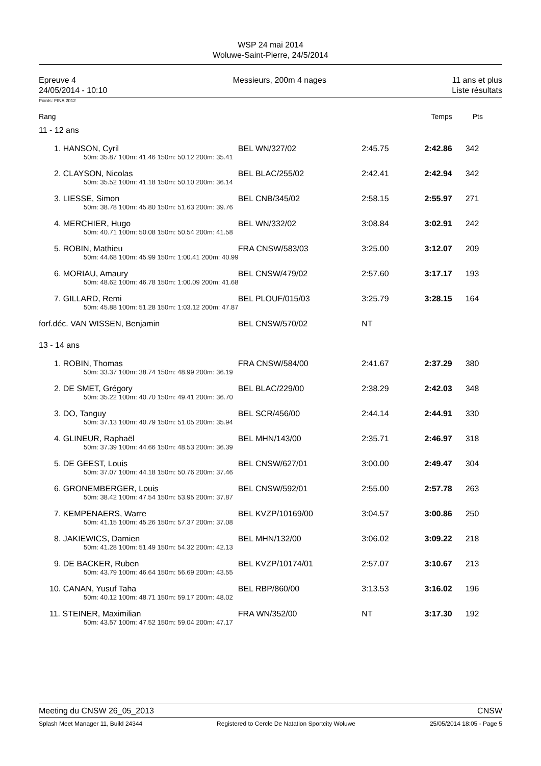WSP 24 mai 2014
Woluwe-Saint-Pierre, 24/5/2014
Epreuve 4
24/05/2014 - 10:10
Messieurs, 200m 4 nages 11 ans et plus
Liste résultats
Points: FINA 2012
| Rang | | | | Temps | Pts |
| 11 - 12 ans | | | | | |
| 1. HANSON, Cyril | BEL WN/327/02 | 2:45.75 | | 2:42.86 | 342 |
| 50m: 35.87 100m: 41.46 150m: 50.12 200m: 35.41 | | | | | |
| 2. CLAYSON, Nicolas | BEL BLAC/255/02 | 2:42.41 | | 2:42.94 | 342 |
| 50m: 35.52 100m: 41.18 150m: 50.10 200m: 36.14 | | | | | |
| 3. LIESSE, Simon | BEL CNB/345/02 | 2:58.15 | | 2:55.97 | 271 |
| 50m: 38.78 100m: 45.80 150m: 51.63 200m: 39.76 | | | | | |
| 4. MERCHIER, Hugo | BEL WN/332/02 | 3:08.84 | | 3:02.91 | 242 |
| 50m: 40.71 100m: 50.08 150m: 50.54 200m: 41.58 | | | | | |
| 5. ROBIN, Mathieu | FRA CNSW/583/03 | 3:25.00 | | 3:12.07 | 209 |
| 50m: 44.68 100m: 45.99 150m: 1:00.41 200m: 40.99 | | | | | |
| 6. MORIAU, Amaury | BEL CNSW/479/02 | 2:57.60 | | 3:17.17 | 193 |
| 50m: 48.62 100m: 46.78 150m: 1:00.09 200m: 41.68 | | | | | |
| 7. GILLARD, Remi | BEL PLOUF/015/03 | 3:25.79 | | 3:28.15 | 164 |
| 50m: 45.88 100m: 51.28 150m: 1:03.12 200m: 47.87 | | | | | |
| forf.déc. VAN WISSEN, Benjamin | BEL CNSW/570/02 | NT | | | |
| 13 - 14 ans | | | | | |
| 1. ROBIN, Thomas | FRA CNSW/584/00 | 2:41.67 | | 2:37.29 | 380 |
| 50m: 33.37 100m: 38.74 150m: 48.99 200m: 36.19 | | | | | |
| 2. DE SMET, Grégory | BEL BLAC/229/00 | 2:38.29 | | 2:42.03 | 348 |
| 50m: 35.22 100m: 40.70 150m: 49.41 200m: 36.70 | | | | | |
| 3. DO, Tanguy | BEL SCR/456/00 | 2:44.14 | | 2:44.91 | 330 |
| 50m: 37.13 100m: 40.79 150m: 51.05 200m: 35.94 | | | | | |
| 4. GLINEUR, Raphaël | BEL MHN/143/00 | 2:35.71 | | 2:46.97 | 318 |
| 50m: 37.39 100m: 44.66 150m: 48.53 200m: 36.39 | | | | | |
| 5. DE GEEST, Louis | BEL CNSW/627/01 | 3:00.00 | | 2:49.47 | 304 |
| 50m: 37.07 100m: 44.18 150m: 50.76 200m: 37.46 | | | | | |
| 6. GRONEMBERGER, Louis | BEL CNSW/592/01 | 2:55.00 | | 2:57.78 | 263 |
| 50m: 38.42 100m: 47.54 150m: 53.95 200m: 37.87 | | | | | |
| 7. KEMPENAERS, Warre | BEL KVZP/10169/00 | 3:04.57 | | 3:00.86 | 250 |
| 50m: 41.15 100m: 45.26 150m: 57.37 200m: 37.08 | | | | | |
| 8. JAKIEWICS, Damien | BEL MHN/132/00 | 3:06.02 | | 3:09.22 | 218 |
| 50m: 41.28 100m: 51.49 150m: 54.32 200m: 42.13 | | | | | |
| 9. DE BACKER, Ruben | BEL KVZP/10174/01 | 2:57.07 | | 3:10.67 | 213 |
| 50m: 43.79 100m: 46.64 150m: 56.69 200m: 43.55 | | | | | |
| 10. CANAN, Yusuf Taha | BEL RBP/860/00 | 3:13.53 | | 3:16.02 | 196 |
| 50m: 40.12 100m: 48.71 150m: 59.17 200m: 48.02 | | | | | |
| 11. STEINER, Maximilian | FRA WN/352/00 | NT | | 3:17.30 | 192 |
| 50m: 43.57 100m: 47.52 150m: 59.04 200m: 47.17 | | | | | |
Meeting du CNSW 26_05_2013 CNSW
Splash Meet Manager 11, Build 24344 Registered to Cercle De Natation Sportcity Woluwe 25/05/2014 18:05 - Page 5